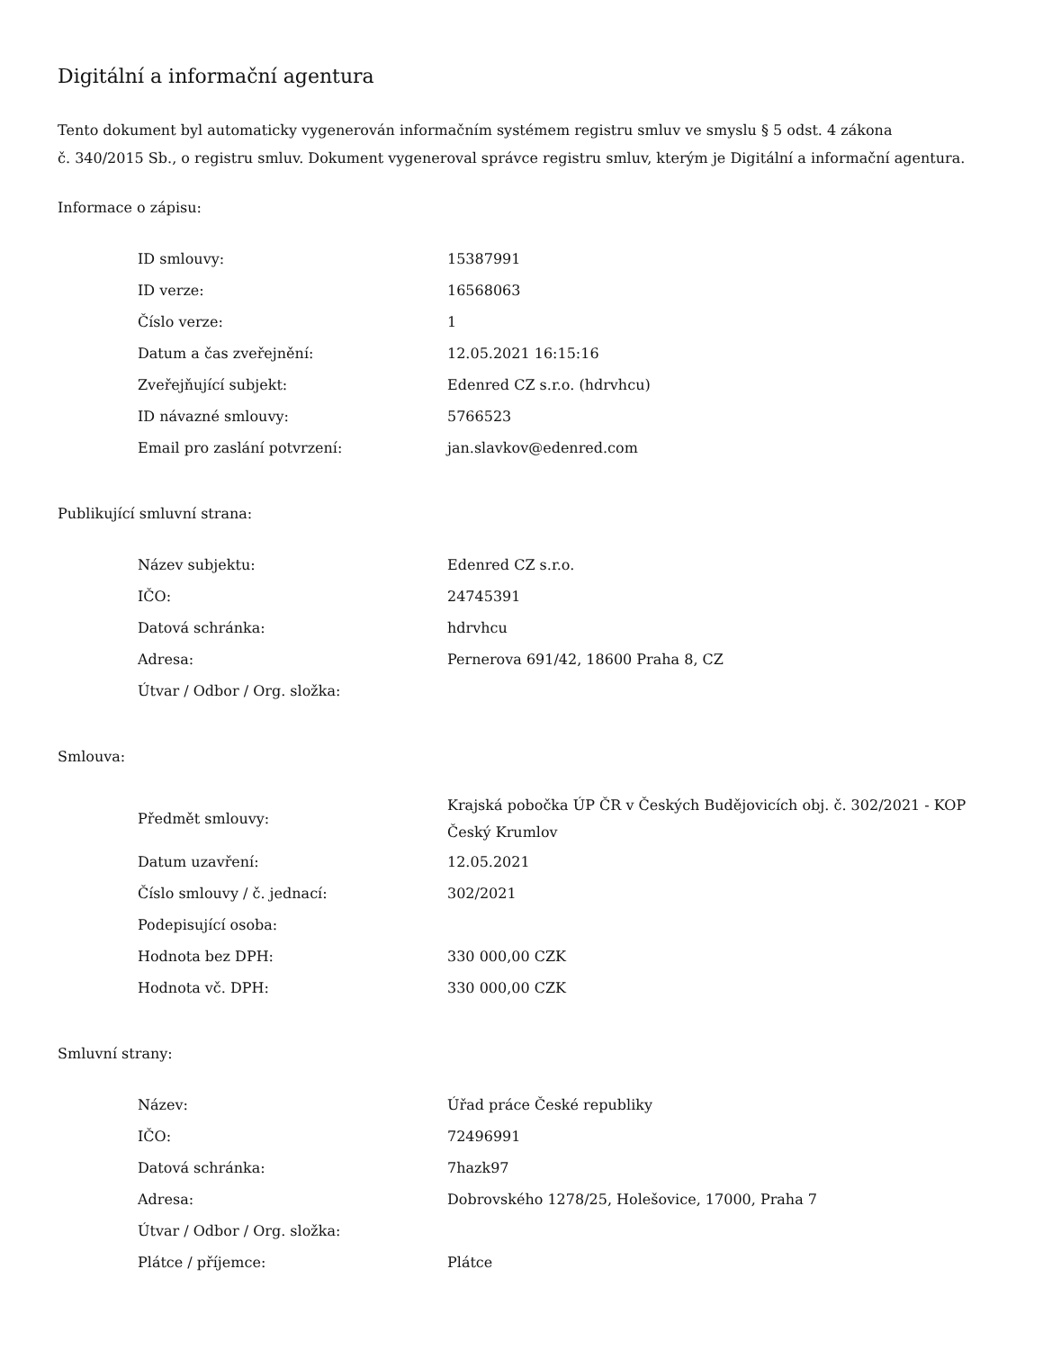Digitální a informační agentura
Tento dokument byl automaticky vygenerován informačním systémem registru smluv ve smyslu § 5 odst. 4 zákona
č. 340/2015 Sb., o registru smluv. Dokument vygeneroval správce registru smluv, kterým je Digitální a informační agentura.
Informace o zápisu:
| ID smlouvy: | 15387991 |
| ID verze: | 16568063 |
| Číslo verze: | 1 |
| Datum a čas zveřejnění: | 12.05.2021 16:15:16 |
| Zveřejňující subjekt: | Edenred CZ s.r.o. (hdrvhcu) |
| ID návazné smlouvy: | 5766523 |
| Email pro zaslání potvrzení: | jan.slavkov@edenred.com |
Publikující smluvní strana:
| Název subjektu: | Edenred CZ s.r.o. |
| IČO: | 24745391 |
| Datová schránka: | hdrvhcu |
| Adresa: | Pernerova 691/42, 18600 Praha 8, CZ |
| Útvar / Odbor / Org. složka: | |
Smlouva:
| Předmět smlouvy: | Krajská pobočka ÚP ČR v Českých Budějovicích obj. č. 302/2021 - KOP Český Krumlov |
| Datum uzavření: | 12.05.2021 |
| Číslo smlouvy / č. jednací: | 302/2021 |
| Podepisující osoba: | |
| Hodnota bez DPH: | 330 000,00 CZK |
| Hodnota vč. DPH: | 330 000,00 CZK |
Smluvní strany:
| Název: | Úřad práce České republiky |
| IČO: | 72496991 |
| Datová schránka: | 7hazk97 |
| Adresa: | Dobrovského 1278/25, Holešovice, 17000, Praha 7 |
| Útvar / Odbor / Org. složka: | |
| Plátce / příjemce: | Plátce |